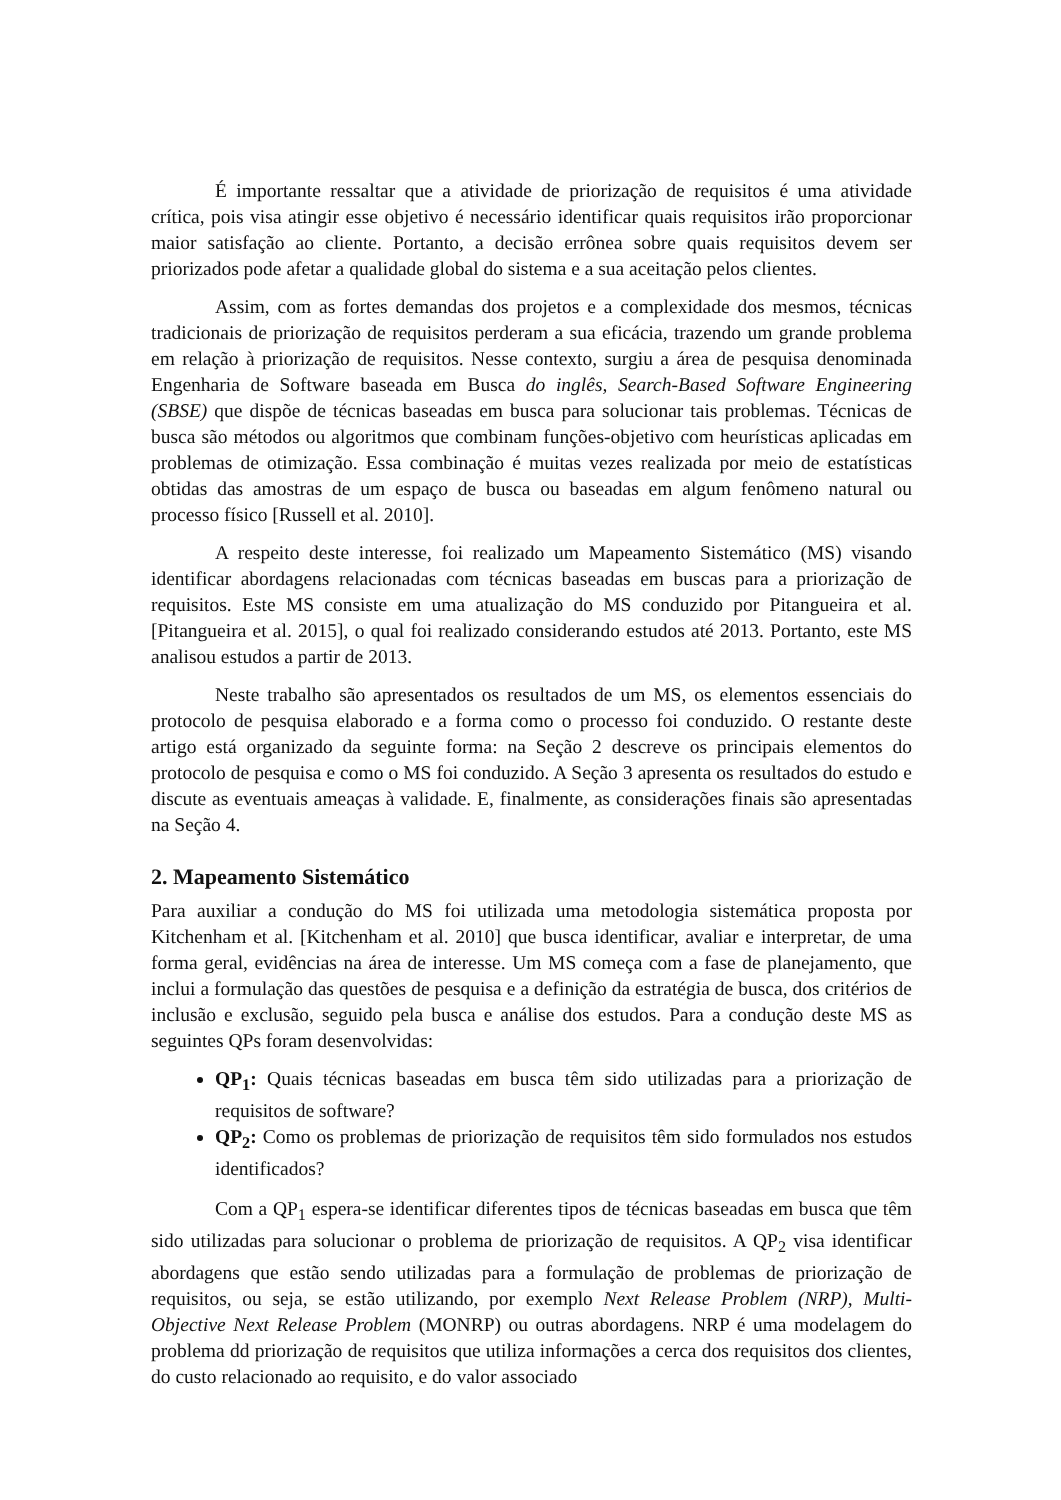É importante ressaltar que a atividade de priorização de requisitos é uma atividade crítica, pois visa atingir esse objetivo é necessário identificar quais requisitos irão proporcionar maior satisfação ao cliente. Portanto, a decisão errônea sobre quais requisitos devem ser priorizados pode afetar a qualidade global do sistema e a sua aceitação pelos clientes.
Assim, com as fortes demandas dos projetos e a complexidade dos mesmos, técnicas tradicionais de priorização de requisitos perderam a sua eficácia, trazendo um grande problema em relação à priorização de requisitos. Nesse contexto, surgiu a área de pesquisa denominada Engenharia de Software baseada em Busca do inglês, Search-Based Software Engineering (SBSE) que dispõe de técnicas baseadas em busca para solucionar tais problemas. Técnicas de busca são métodos ou algoritmos que combinam funções-objetivo com heurísticas aplicadas em problemas de otimização. Essa combinação é muitas vezes realizada por meio de estatísticas obtidas das amostras de um espaço de busca ou baseadas em algum fenômeno natural ou processo físico [Russell et al. 2010].
A respeito deste interesse, foi realizado um Mapeamento Sistemático (MS) visando identificar abordagens relacionadas com técnicas baseadas em buscas para a priorização de requisitos. Este MS consiste em uma atualização do MS conduzido por Pitangueira et al. [Pitangueira et al. 2015], o qual foi realizado considerando estudos até 2013. Portanto, este MS analisou estudos a partir de 2013.
Neste trabalho são apresentados os resultados de um MS, os elementos essenciais do protocolo de pesquisa elaborado e a forma como o processo foi conduzido. O restante deste artigo está organizado da seguinte forma: na Seção 2 descreve os principais elementos do protocolo de pesquisa e como o MS foi conduzido. A Seção 3 apresenta os resultados do estudo e discute as eventuais ameaças à validade. E, finalmente, as considerações finais são apresentadas na Seção 4.
2. Mapeamento Sistemático
Para auxiliar a condução do MS foi utilizada uma metodologia sistemática proposta por Kitchenham et al. [Kitchenham et al. 2010] que busca identificar, avaliar e interpretar, de uma forma geral, evidências na área de interesse. Um MS começa com a fase de planejamento, que inclui a formulação das questões de pesquisa e a definição da estratégia de busca, dos critérios de inclusão e exclusão, seguido pela busca e análise dos estudos. Para a condução deste MS as seguintes QPs foram desenvolvidas:
QP<sub>1</sub>: Quais técnicas baseadas em busca têm sido utilizadas para a priorização de requisitos de software?
QP<sub>2</sub>: Como os problemas de priorização de requisitos têm sido formulados nos estudos identificados?
Com a QP<sub>1</sub> espera-se identificar diferentes tipos de técnicas baseadas em busca que têm sido utilizadas para solucionar o problema de priorização de requisitos. A QP<sub>2</sub> visa identificar abordagens que estão sendo utilizadas para a formulação de problemas de priorização de requisitos, ou seja, se estão utilizando, por exemplo Next Release Problem (NRP), Multi-Objective Next Release Problem (MONRP) ou outras abordagens. NRP é uma modelagem do problema dd priorização de requisitos que utiliza informações a cerca dos requisitos dos clientes, do custo relacionado ao requisito, e do valor associado